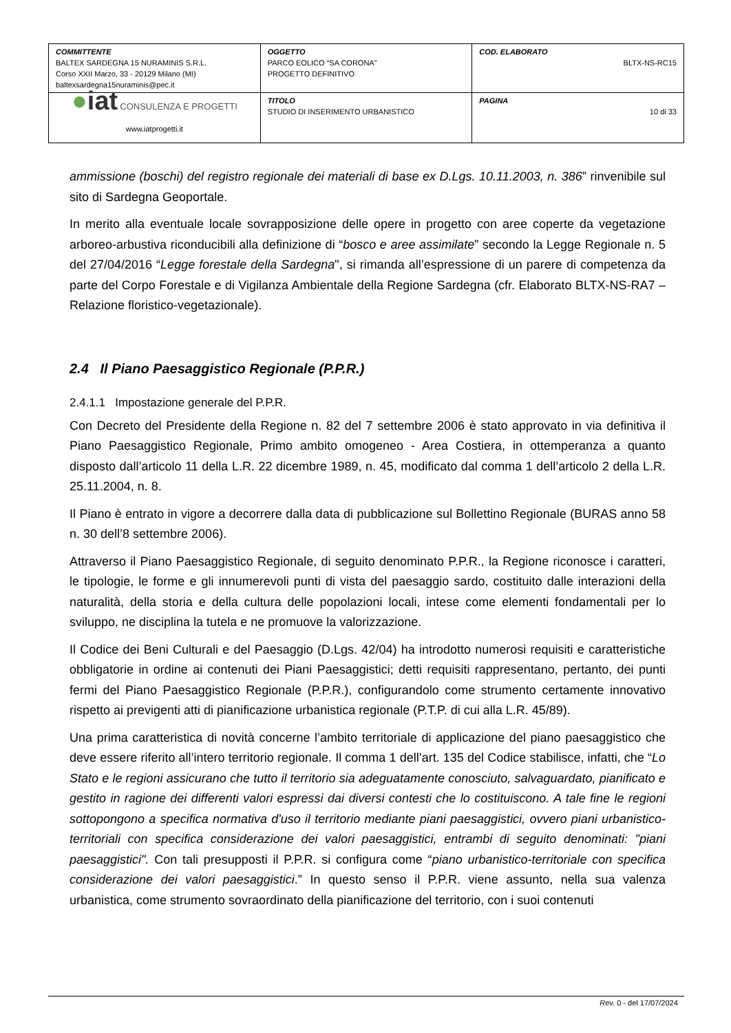| COMMITTENTE BALTEX SARDEGNA 15 NURAMINIS S.R.L. Corso XXII Marzo, 33 - 20129 Milano (MI) baltexsardegna15nuraminis@pec.it | OGGETTO PARCO EOLICO “SA CORONA” PROGETTO DEFINITIVO | COD. ELABORATO BLTX-NS-RC15 |
| ● iat CONSULENZA E PROGETTI www.iatprogetti.it | TITOLO STUDIO DI INSERIMENTO URBANISTICO | PAGINA 10 di 33 |
ammissione (boschi) del registro regionale dei materiali di base ex D.Lgs. 10.11.2003, n. 386” rinvenibile sul sito di Sardegna Geoportale.
In merito alla eventuale locale sovrapposizione delle opere in progetto con aree coperte da vegetazione arboreo-arbustiva riconducibili alla definizione di “bosco e aree assimilate” secondo la Legge Regionale n. 5 del 27/04/2016 “Legge forestale della Sardegna", si rimanda all’espressione di un parere di competenza da parte del Corpo Forestale e di Vigilanza Ambientale della Regione Sardegna (cfr. Elaborato BLTX-NS-RA7 – Relazione floristico-vegetazionale).
2.4 Il Piano Paesaggistico Regionale (P.P.R.)
2.4.1.1 Impostazione generale del P.P.R.
Con Decreto del Presidente della Regione n. 82 del 7 settembre 2006 è stato approvato in via definitiva il Piano Paesaggistico Regionale, Primo ambito omogeneo - Area Costiera, in ottemperanza a quanto disposto dall’articolo 11 della L.R. 22 dicembre 1989, n. 45, modificato dal comma 1 dell’articolo 2 della L.R. 25.11.2004, n. 8.
Il Piano è entrato in vigore a decorrere dalla data di pubblicazione sul Bollettino Regionale (BURAS anno 58 n. 30 dell’8 settembre 2006).
Attraverso il Piano Paesaggistico Regionale, di seguito denominato P.P.R., la Regione riconosce i caratteri, le tipologie, le forme e gli innumerevoli punti di vista del paesaggio sardo, costituito dalle interazioni della naturalità, della storia e della cultura delle popolazioni locali, intese come elementi fondamentali per lo sviluppo, ne disciplina la tutela e ne promuove la valorizzazione.
Il Codice dei Beni Culturali e del Paesaggio (D.Lgs. 42/04) ha introdotto numerosi requisiti e caratteristiche obbligatorie in ordine ai contenuti dei Piani Paesaggistici; detti requisiti rappresentano, pertanto, dei punti fermi del Piano Paesaggistico Regionale (P.P.R.), configurandolo come strumento certamente innovativo rispetto ai previgenti atti di pianificazione urbanistica regionale (P.T.P. di cui alla L.R. 45/89).
Una prima caratteristica di novità concerne l’ambito territoriale di applicazione del piano paesaggistico che deve essere riferito all’intero territorio regionale. Il comma 1 dell’art. 135 del Codice stabilisce, infatti, che “Lo Stato e le regioni assicurano che tutto il territorio sia adeguatamente conosciuto, salvaguardato, pianificato e gestito in ragione dei differenti valori espressi dai diversi contesti che lo costituiscono. A tale fine le regioni sottopongono a specifica normativa d'uso il territorio mediante piani paesaggistici, ovvero piani urbanistico-territoriali con specifica considerazione dei valori paesaggistici, entrambi di seguito denominati: "piani paesaggistici". Con tali presupposti il P.P.R. si configura come “piano urbanistico-territoriale con specifica considerazione dei valori paesaggistici.” In questo senso il P.P.R. viene assunto, nella sua valenza urbanistica, come strumento sovraordinato della pianificazione del territorio, con i suoi contenuti
Rev. 0 - del 17/07/2024